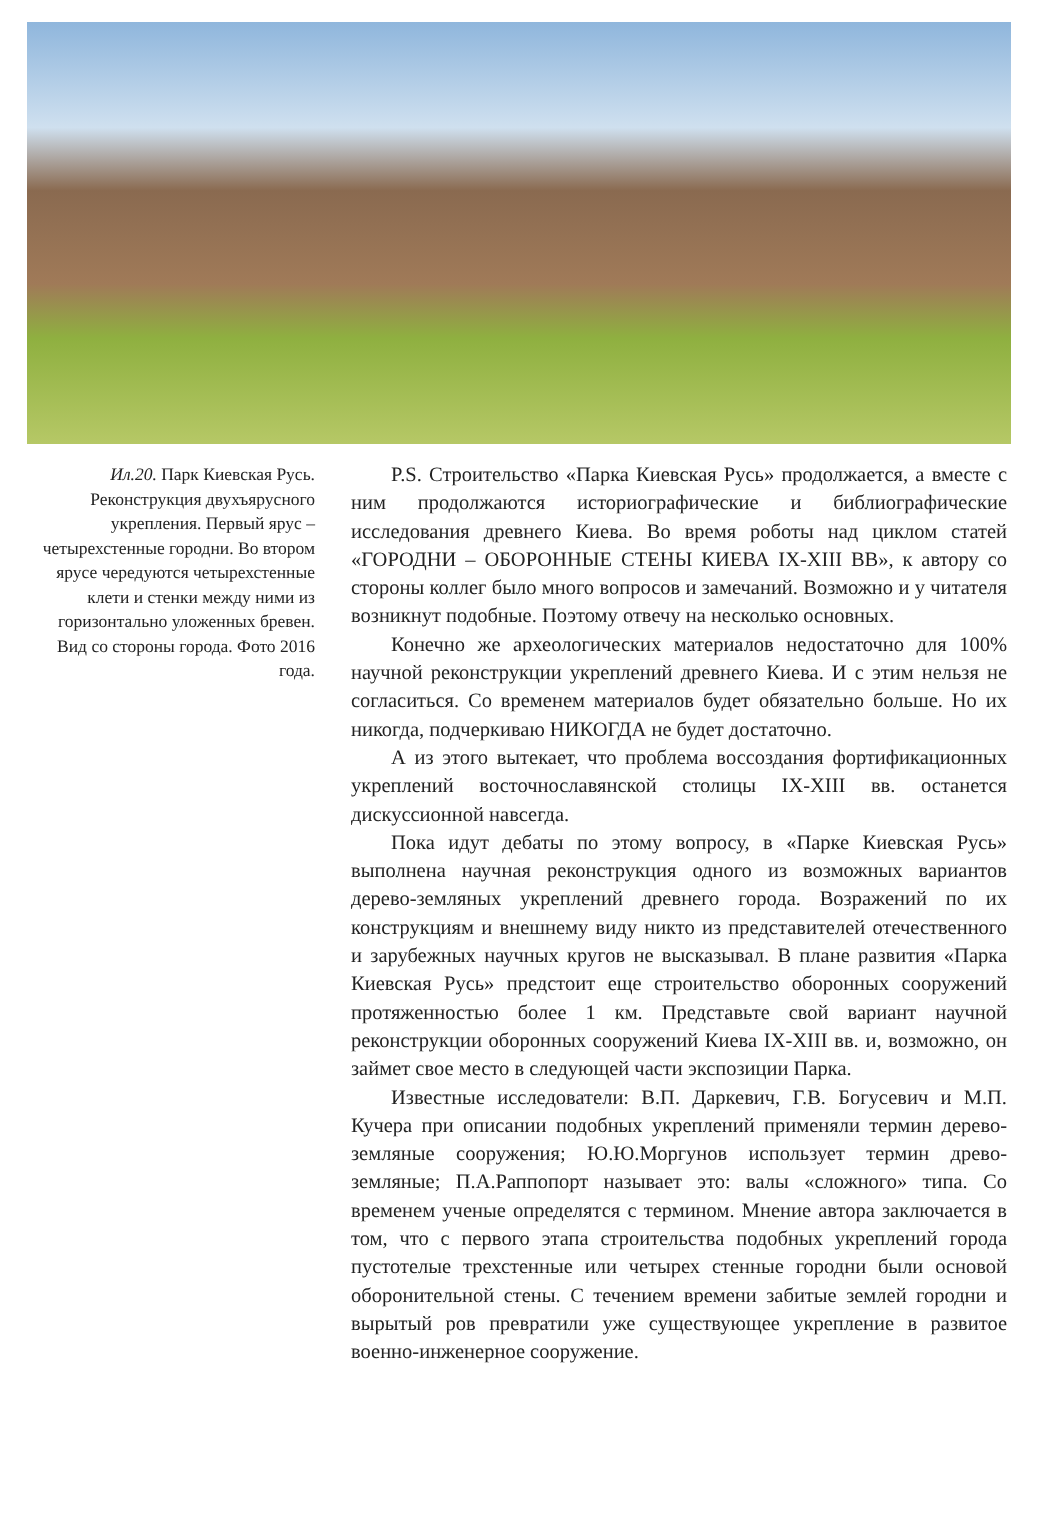Ил.20. Парк Киевская Русь. Реконструкция двухъярусного укрепления. Первый ярус – четырехстенные городни. Во втором ярусе чередуются четырехстенные клети и стенки между ними из горизонтально уложенных бревен. Вид со стороны города. Фото 2016 года.
P.S. Строительство «Парка Киевская Русь» продолжается, а вместе с ним продолжаются историографические и библиографические исследования древнего Киева. Во время роботы над циклом статей «ГОРОДНИ – ОБОРОННЫЕ СТЕНЫ КИЕВА IX-XIII ВВ», к автору со стороны коллег было много вопросов и замечаний. Возможно и у читателя возникнут подобные. Поэтому отвечу на несколько основных.
Конечно же археологических материалов недостаточно для 100% научной реконструкции укреплений древнего Киева. И с этим нельзя не согласиться. Со временем материалов будет обязательно больше. Но их никогда, подчеркиваю НИКОГДА не будет достаточно.
А из этого вытекает, что проблема воссоздания фортификационных укреплений восточнославянской столицы IX-XIII вв. останется дискуссионной навсегда.
Пока идут дебаты по этому вопросу, в «Парке Киевская Русь» выполнена научная реконструкция одного из возможных вариантов дерево-земляных укреплений древнего города. Возражений по их конструкциям и внешнему виду никто из представителей отечественного и зарубежных научных кругов не высказывал. В плане развития «Парка Киевская Русь» предстоит еще строительство оборонных сооружений протяженностью более 1 км. Представьте свой вариант научной реконструкции оборонных сооружений Киева IX-XIII вв. и, возможно, он займет свое место в следующей части экспозиции Парка.
Известные исследователи: В.П. Даркевич, Г.В. Богусевич и М.П. Кучера при описании подобных укреплений применяли термин дерево-земляные сооружения; Ю.Ю.Моргунов использует термин древо-земляные; П.А.Раппопорт называет это: валы «сложного» типа. Со временем ученые определятся с термином. Мнение автора заключается в том, что с первого этапа строительства подобных укреплений города пустотелые трехстенные или четырех стенные городни были основой оборонительной стены. С течением времени забитые землей городни и вырытый ров превратили уже существующее укрепление в развитое военно-инженерное сооружение.